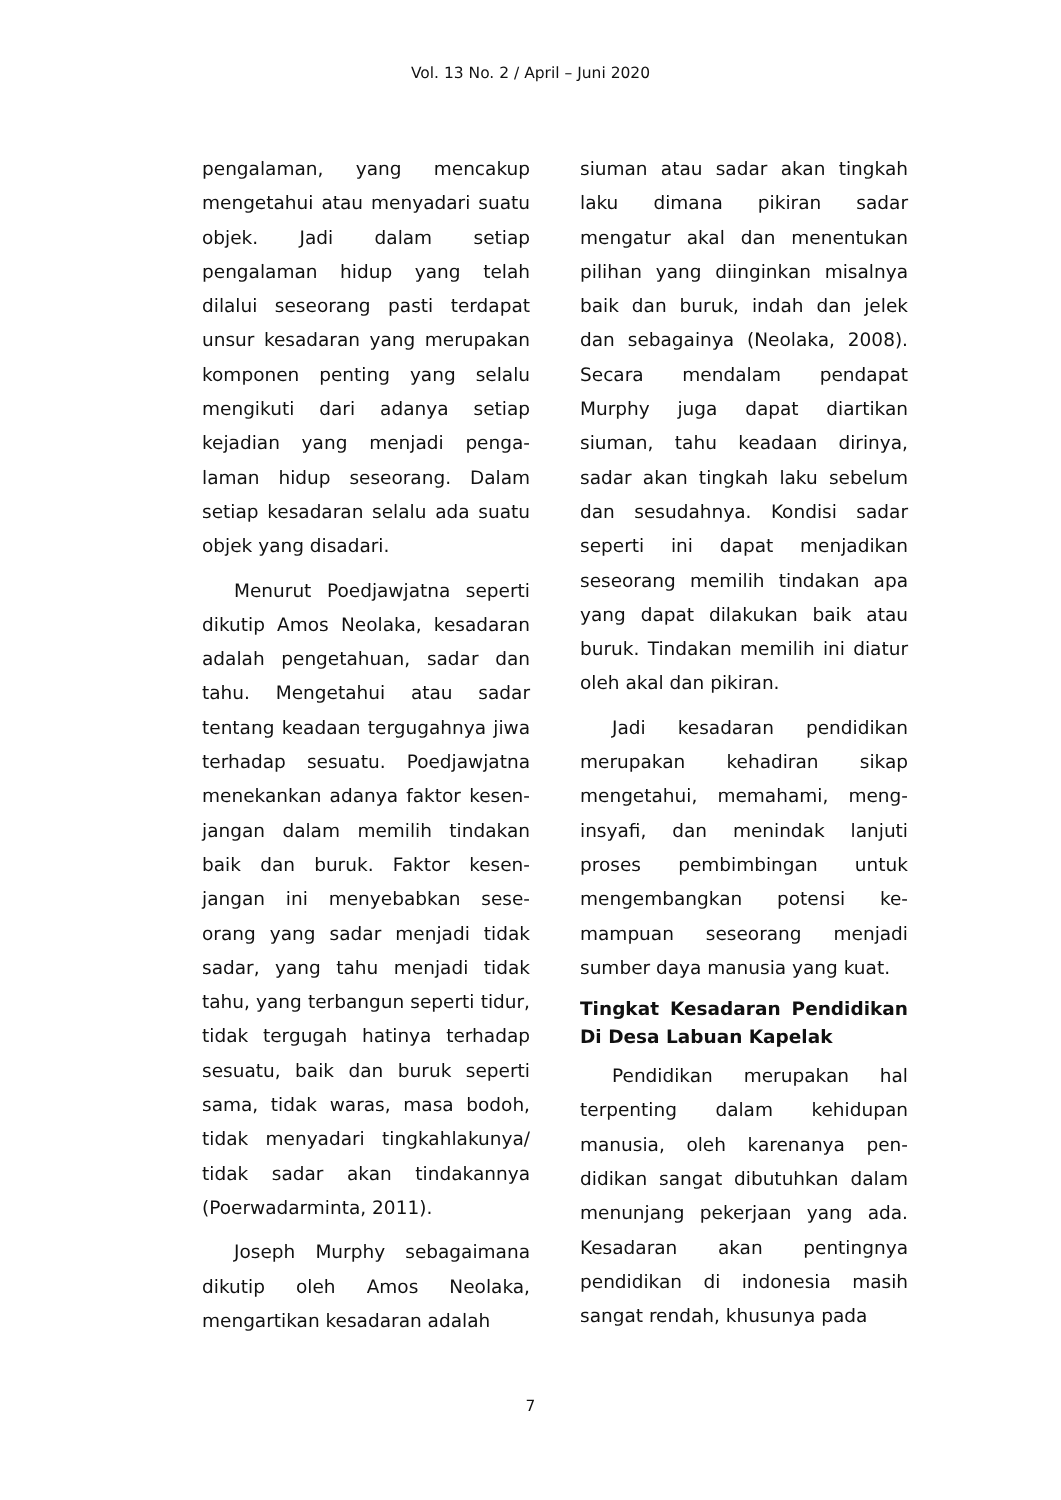Vol. 13 No. 2 / April – Juni 2020
pengalaman, yang mencakup mengetahui atau menyadari suatu objek. Jadi dalam setiap pengalaman hidup yang telah dilalui seseorang pasti terdapat unsur kesadaran yang merupakan komponen penting yang selalu mengikuti dari adanya setiap kejadian yang menjadi penga-laman hidup seseorang. Dalam setiap kesadaran selalu ada suatu objek yang disadari.
Menurut Poedjawjatna seperti dikutip Amos Neolaka, kesadaran adalah pengetahuan, sadar dan tahu. Mengetahui atau sadar tentang keadaan tergugahnya jiwa terhadap sesuatu. Poedjawjatna menekankan adanya faktor kesen-jangan dalam memilih tindakan baik dan buruk. Faktor kesen-jangan ini menyebabkan sese-orang yang sadar menjadi tidak sadar, yang tahu menjadi tidak tahu, yang terbangun seperti tidur, tidak tergugah hatinya terhadap sesuatu, baik dan buruk seperti sama, tidak waras, masa bodoh, tidak menyadari tingkahlakunya/ tidak sadar akan tindakannya (Poerwadarminta, 2011).
Joseph Murphy sebagaimana dikutip oleh Amos Neolaka, mengartikan kesadaran adalah
siuman atau sadar akan tingkah laku dimana pikiran sadar mengatur akal dan menentukan pilihan yang diinginkan misalnya baik dan buruk, indah dan jelek dan sebagainya (Neolaka, 2008). Secara mendalam pendapat Murphy juga dapat diartikan siuman, tahu keadaan dirinya, sadar akan tingkah laku sebelum dan sesudahnya. Kondisi sadar seperti ini dapat menjadikan seseorang memilih tindakan apa yang dapat dilakukan baik atau buruk. Tindakan memilih ini diatur oleh akal dan pikiran.
Jadi kesadaran pendidikan merupakan kehadiran sikap mengetahui, memahami, meng-insyafi, dan menindak lanjuti proses pembimbingan untuk mengembangkan potensi ke-mampuan seseorang menjadi sumber daya manusia yang kuat.
Tingkat Kesadaran Pendidikan Di Desa Labuan Kapelak
Pendidikan merupakan hal terpenting dalam kehidupan manusia, oleh karenanya pen-didikan sangat dibutuhkan dalam menunjang pekerjaan yang ada. Kesadaran akan pentingnya pendidikan di indonesia masih sangat rendah, khusunya pada
7